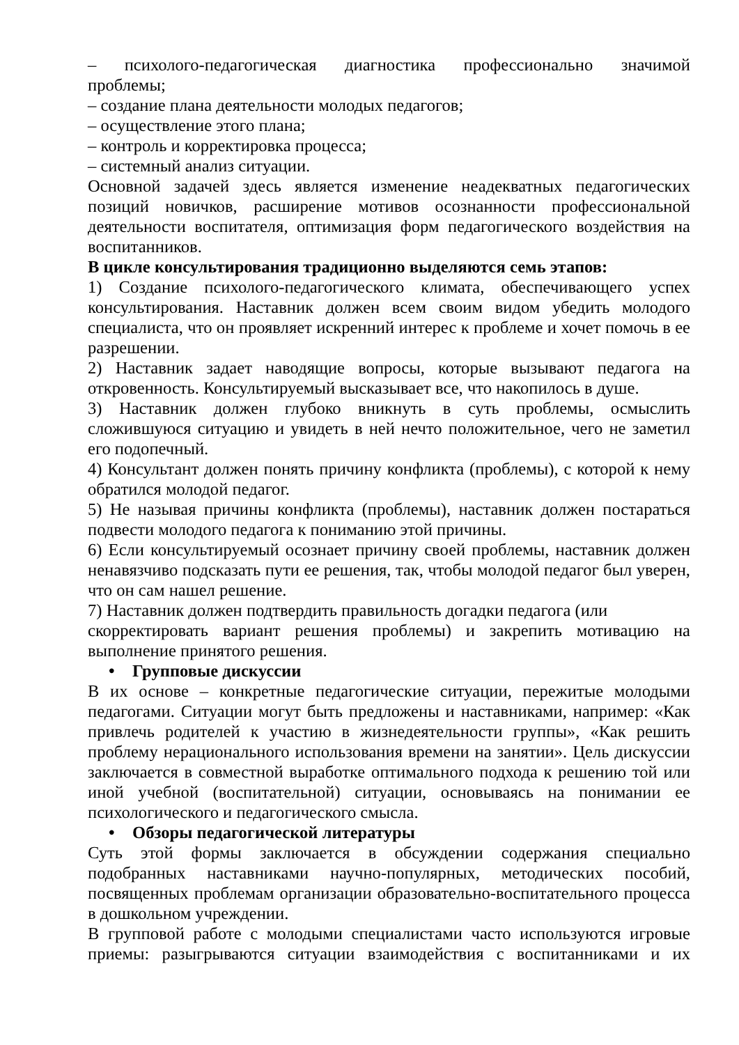– психолого-педагогическая диагностика профессионально значимой
проблемы;
– создание плана деятельности молодых педагогов;
– осуществление этого плана;
– контроль и корректировка процесса;
– системный анализ ситуации.
Основной задачей здесь является изменение неадекватных педагогических позиций новичков, расширение мотивов осознанности профессиональной деятельности воспитателя, оптимизация форм педагогического воздействия на воспитанников.
В цикле консультирования традиционно выделяются семь этапов:
1) Создание психолого-педагогического климата, обеспечивающего успех консультирования. Наставник должен всем своим видом убедить молодого специалиста, что он проявляет искренний интерес к проблеме и хочет помочь в ее разрешении.
2) Наставник задает наводящие вопросы, которые вызывают педагога на откровенность. Консультируемый высказывает все, что накопилось в душе.
3) Наставник должен глубоко вникнуть в суть проблемы, осмыслить сложившуюся ситуацию и увидеть в ней нечто положительное, чего не заметил его подопечный.
4) Консультант должен понять причину конфликта (проблемы), с которой к нему обратился молодой педагог.
5) Не называя причины конфликта (проблемы), наставник должен постараться подвести молодого педагога к пониманию этой причины.
6) Если консультируемый осознает причину своей проблемы, наставник должен ненавязчиво подсказать пути ее решения, так, чтобы молодой педагог был уверен, что он сам нашел решение.
7) Наставник должен подтвердить правильность догадки педагога (или
скорректировать вариант решения проблемы) и закрепить мотивацию на выполнение принятого решения.
• Групповые дискуссии
В их основе – конкретные педагогические ситуации, пережитые молодыми педагогами. Ситуации могут быть предложены и наставниками, например: «Как привлечь родителей к участию в жизнедеятельности группы», «Как решить проблему нерационального использования времени на занятии». Цель дискуссии заключается в совместной выработке оптимального подхода к решению той или иной учебной (воспитательной) ситуации, основываясь на понимании ее психологического и педагогического смысла.
• Обзоры педагогической литературы
Суть этой формы заключается в обсуждении содержания специально подобранных наставниками научно-популярных, методических пособий, посвященных проблемам организации образовательно-воспитательного процесса в дошкольном учреждении.
В групповой работе с молодыми специалистами часто используются игровые приемы: разыгрываются ситуации взаимодействия с воспитанниками и их